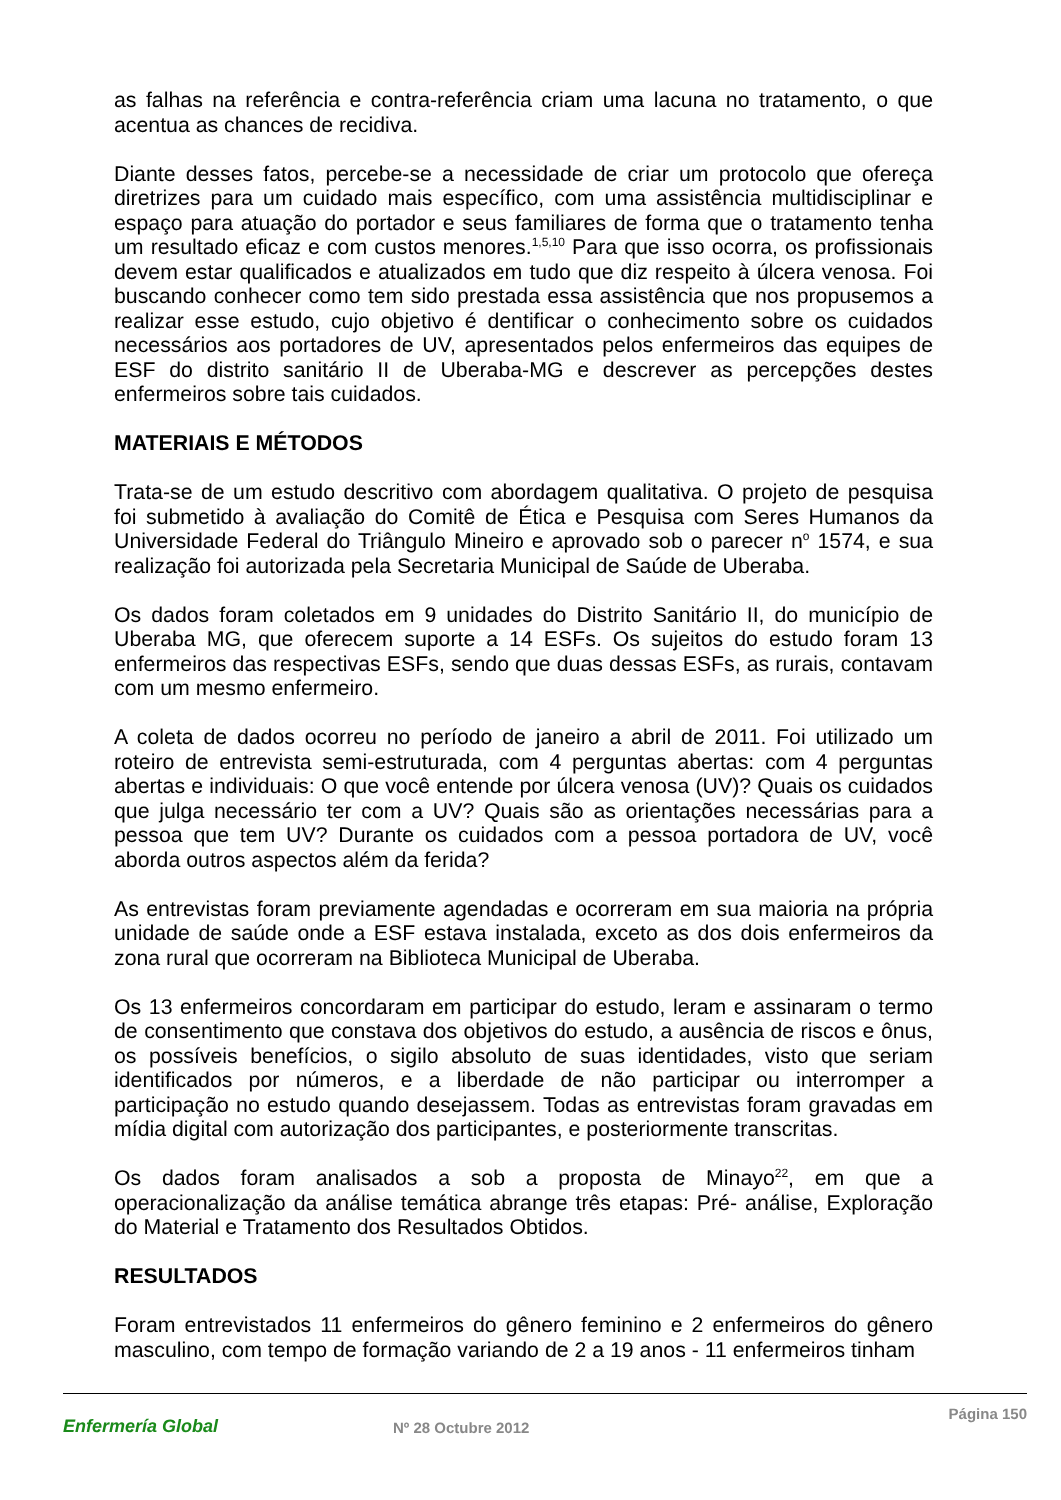as falhas na referência e contra-referência criam uma lacuna no tratamento, o que acentua as chances de recidiva.
Diante desses fatos, percebe-se a necessidade de criar um protocolo que ofereça diretrizes para um cuidado mais específico, com uma assistência multidisciplinar e espaço para atuação do portador e seus familiares de forma que o tratamento tenha um resultado eficaz e com custos menores.<sup>1,5,10</sup> Para que isso ocorra, os profissionais devem estar qualificados e atualizados em tudo que diz respeito à úlcera venosa. Foi buscando conhecer como tem sido prestada essa assistência que nos propusemos a realizar esse estudo, cujo objetivo é dentificar o conhecimento sobre os cuidados necessários aos portadores de UV, apresentados pelos enfermeiros das equipes de ESF do distrito sanitário II de Uberaba-MG e descrever as percepções destes enfermeiros sobre tais cuidados.
MATERIAIS E MÉTODOS
Trata-se de um estudo descritivo com abordagem qualitativa. O projeto de pesquisa foi submetido à avaliação do Comitê de Ética e Pesquisa com Seres Humanos da Universidade Federal do Triângulo Mineiro e aprovado sob o parecer n<sup>o</sup> 1574, e sua realização foi autorizada pela Secretaria Municipal de Saúde de Uberaba.
Os dados foram coletados em 9 unidades do Distrito Sanitário II, do município de Uberaba MG, que oferecem suporte a 14 ESFs. Os sujeitos do estudo foram 13 enfermeiros das respectivas ESFs, sendo que duas dessas ESFs, as rurais, contavam com um mesmo enfermeiro.
A coleta de dados ocorreu no período de janeiro a abril de 2011. Foi utilizado um roteiro de entrevista semi-estruturada, com 4 perguntas abertas: com 4 perguntas abertas e individuais: O que você entende por úlcera venosa (UV)? Quais os cuidados que julga necessário ter com a UV? Quais são as orientações necessárias para a pessoa que tem UV? Durante os cuidados com a pessoa portadora de UV, você aborda outros aspectos além da ferida?
As entrevistas foram previamente agendadas e ocorreram em sua maioria na própria unidade de saúde onde a ESF estava instalada, exceto as dos dois enfermeiros da zona rural que ocorreram na Biblioteca Municipal de Uberaba.
Os 13 enfermeiros concordaram em participar do estudo, leram e assinaram o termo de consentimento que constava dos objetivos do estudo, a ausência de riscos e ônus, os possíveis benefícios, o sigilo absoluto de suas identidades, visto que seriam identificados por números, e a liberdade de não participar ou interromper a participação no estudo quando desejassem. Todas as entrevistas foram gravadas em mídia digital com autorização dos participantes, e posteriormente transcritas.
Os dados foram analisados a sob a proposta de Minayo<sup>22</sup>, em que a operacionalização da análise temática abrange três etapas: Pré- análise, Exploração do Material e Tratamento dos Resultados Obtidos.
RESULTADOS
Foram entrevistados 11 enfermeiros do gênero feminino e 2 enfermeiros do gênero masculino, com tempo de formação variando de 2 a 19 anos - 11 enfermeiros tinham
Enfermería Global Nº 28 Octubre 2012 Página 150